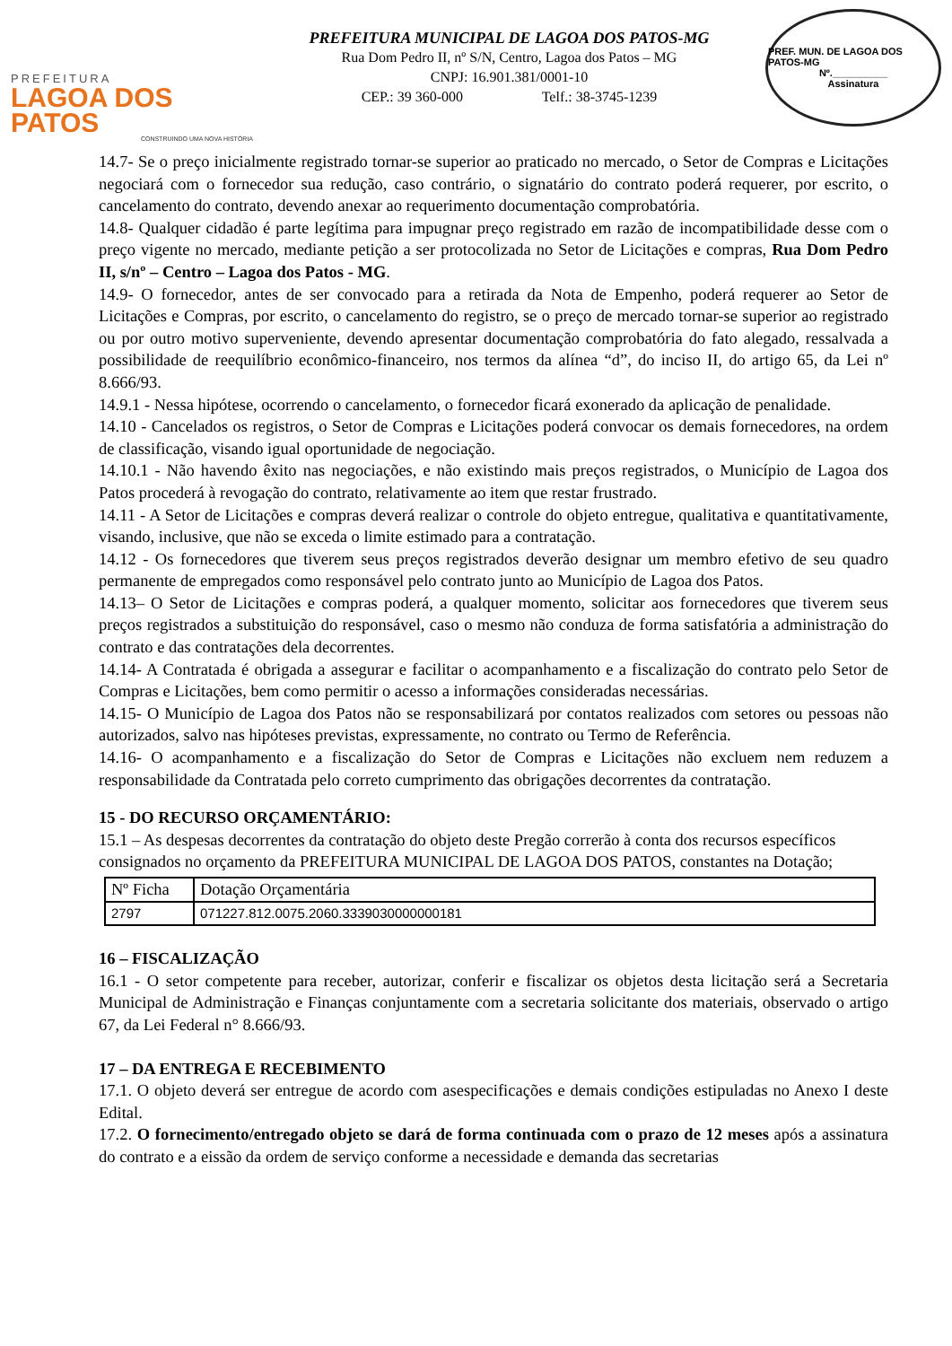PREFEITURA
LAGOA DOS PATOS
CONSTRUINDO UMA NOVA HISTÓRIA
PREFEITURA MUNICIPAL DE LAGOA DOS PATOS-MG
Rua Dom Pedro II, nº S/N, Centro, Lagoa dos Patos – MG
CNPJ: 16.901.381/0001-10
CEP.: 39 360-000 Telf.: 38-3745-1239
PREF. MUN. DE LAGOA DOS PATOS-MG
Nº.__________
Assinatura
14.7- Se o preço inicialmente registrado tornar-se superior ao praticado no mercado, o Setor de Compras e Licitações negociará com o fornecedor sua redução, caso contrário, o signatário do contrato poderá requerer, por escrito, o cancelamento do contrato, devendo anexar ao requerimento documentação comprobatória.
14.8- Qualquer cidadão é parte legítima para impugnar preço registrado em razão de incompatibilidade desse com o preço vigente no mercado, mediante petição a ser protocolizada no Setor de Licitações e compras, Rua Dom Pedro II, s/nº – Centro – Lagoa dos Patos - MG.
14.9- O fornecedor, antes de ser convocado para a retirada da Nota de Empenho, poderá requerer ao Setor de Licitações e Compras, por escrito, o cancelamento do registro, se o preço de mercado tornar-se superior ao registrado ou por outro motivo superveniente, devendo apresentar documentação comprobatória do fato alegado, ressalvada a possibilidade de reequilíbrio econômico-financeiro, nos termos da alínea “d”, do inciso II, do artigo 65, da Lei nº 8.666/93.
14.9.1 - Nessa hipótese, ocorrendo o cancelamento, o fornecedor ficará exonerado da aplicação de penalidade.
14.10 - Cancelados os registros, o Setor de Compras e Licitações poderá convocar os demais fornecedores, na ordem de classificação, visando igual oportunidade de negociação.
14.10.1 - Não havendo êxito nas negociações, e não existindo mais preços registrados, o Município de Lagoa dos Patos procederá à revogação do contrato, relativamente ao item que restar frustrado.
14.11 - A Setor de Licitações e compras deverá realizar o controle do objeto entregue, qualitativa e quantitativamente, visando, inclusive, que não se exceda o limite estimado para a contratação.
14.12 - Os fornecedores que tiverem seus preços registrados deverão designar um membro efetivo de seu quadro permanente de empregados como responsável pelo contrato junto ao Município de Lagoa dos Patos.
14.13– O Setor de Licitações e compras poderá, a qualquer momento, solicitar aos fornecedores que tiverem seus preços registrados a substituição do responsável, caso o mesmo não conduza de forma satisfatória a administração do contrato e das contratações dela decorrentes.
14.14- A Contratada é obrigada a assegurar e facilitar o acompanhamento e a fiscalização do contrato pelo Setor de Compras e Licitações, bem como permitir o acesso a informações consideradas necessárias.
14.15- O Município de Lagoa dos Patos não se responsabilizará por contatos realizados com setores ou pessoas não autorizados, salvo nas hipóteses previstas, expressamente, no contrato ou Termo de Referência.
14.16- O acompanhamento e a fiscalização do Setor de Compras e Licitações não excluem nem reduzem a responsabilidade da Contratada pelo correto cumprimento das obrigações decorrentes da contratação.
15 - DO RECURSO ORÇAMENTÁRIO:
15.1 – As despesas decorrentes da contratação do objeto deste Pregão correrão à conta dos recursos específicos consignados no orçamento da PREFEITURA MUNICIPAL DE LAGOA DOS PATOS, constantes na Dotação;
| Nº Ficha | Dotação Orçamentária |
| --- | --- |
| 2797 | 071227.812.0075.2060.3339030000000181 |
16 – FISCALIZAÇÃO
16.1 - O setor competente para receber, autorizar, conferir e fiscalizar os objetos desta licitação será a Secretaria Municipal de Administração e Finanças conjuntamente com a secretaria solicitante dos materiais, observado o artigo 67, da Lei Federal n° 8.666/93.
17 – DA ENTREGA E RECEBIMENTO
17.1. O objeto deverá ser entregue de acordo com asespecificações e demais condições estipuladas no Anexo I deste Edital.
17.2. O fornecimento/entregado objeto se dará de forma continuada com o prazo de 12 meses após a assinatura do contrato e a eissão da ordem de serviço conforme a necessidade e demanda das secretarias